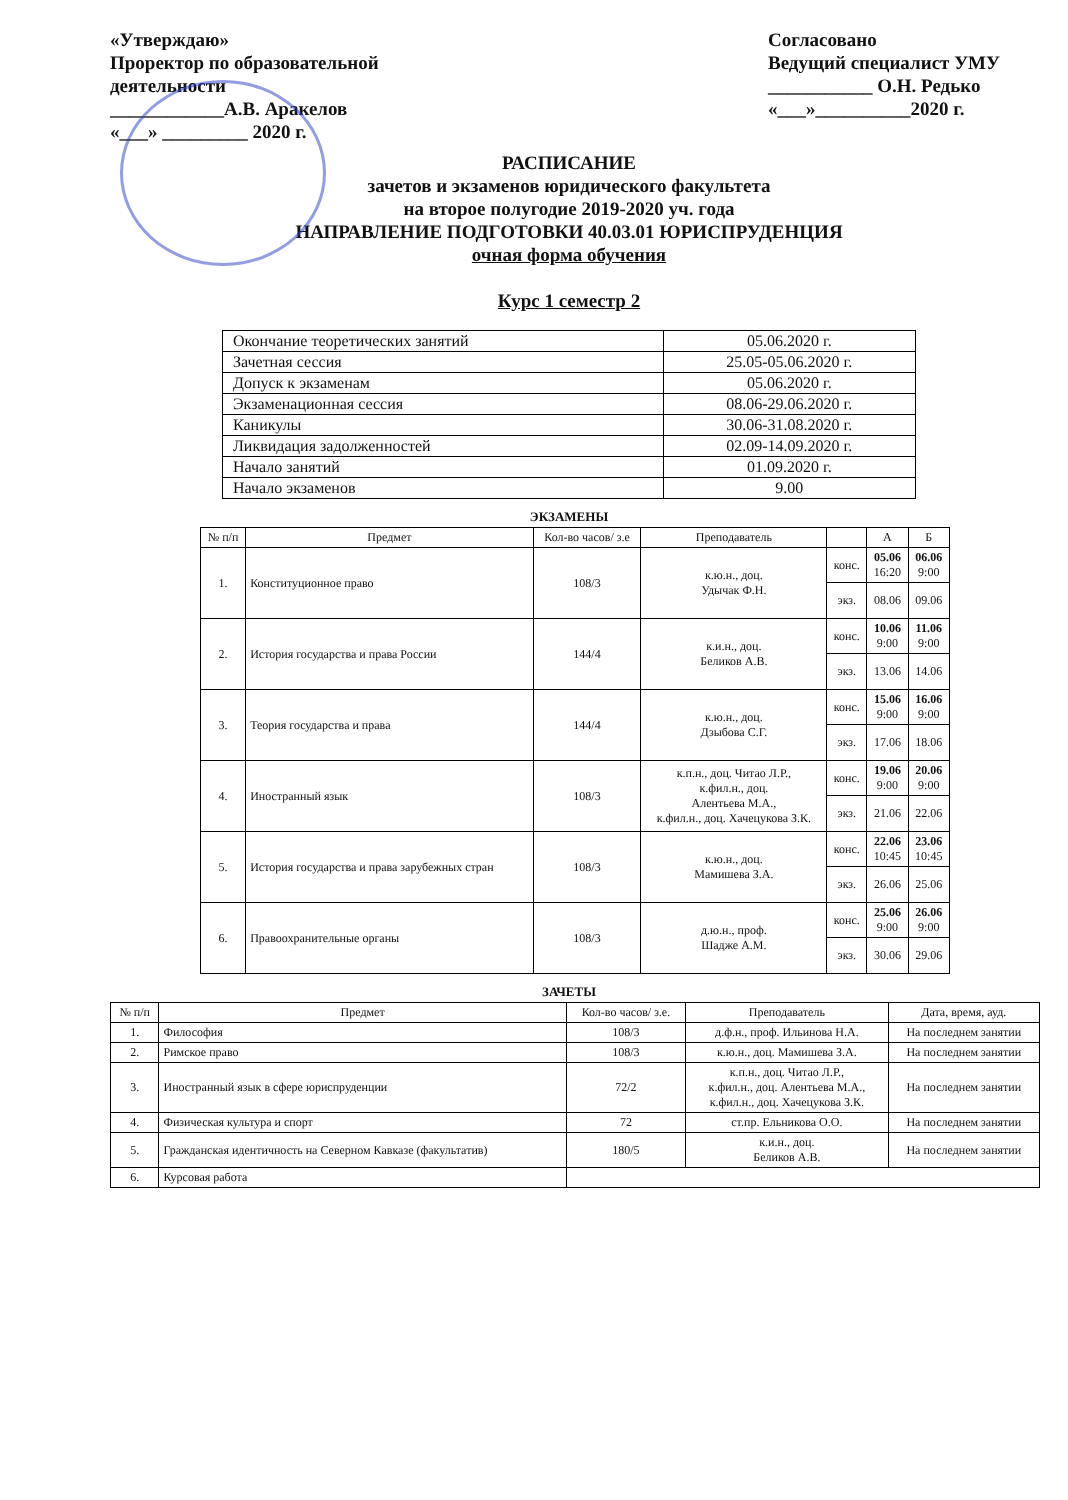«Утверждаю»
Проректор по образовательной
деятельности
____________А.В. Аракелов
«___» _________ 2020 г.
Согласовано
Ведущий специалист УМУ
___________ О.Н. Редько
«___»__________2020 г.
РАСПИСАНИЕ
зачетов и экзаменов юридического факультета
на второе полугодие 2019-2020 уч. года
НАПРАВЛЕНИЕ ПОДГОТОВКИ 40.03.01 ЮРИСПРУДЕНЦИЯ
очная форма обучения
Курс 1 семестр 2
| Окончание теоретических занятий | 05.06.2020 г. |
| Зачетная сессия | 25.05-05.06.2020 г. |
| Допуск к экзаменам | 05.06.2020 г. |
| Экзаменационная сессия | 08.06-29.06.2020 г. |
| Каникулы | 30.06-31.08.2020 г. |
| Ликвидация задолженностей | 02.09-14.09.2020 г. |
| Начало занятий | 01.09.2020 г. |
| Начало экзаменов | 9.00 |
ЭКЗАМЕНЫ
| № п/п | Предмет | Кол-во часов/ з.е | Преподаватель | | А | Б |
| --- | --- | --- | --- | --- | --- | --- |
| 1. | Конституционное право | 108/3 | к.ю.н., доц. Удычак Ф.Н. | конс. | 05.06 16:20 | 06.06 9:00 |
| | | | | экз. | 08.06 | 09.06 |
| 2. | История государства и права России | 144/4 | к.и.н., доц. Беликов А.В. | конс. | 10.06 9:00 | 11.06 9:00 |
| | | | | экз. | 13.06 | 14.06 |
| 3. | Теория государства и права | 144/4 | к.ю.н., доц. Дзыбова С.Г. | конс. | 15.06 9:00 | 16.06 9:00 |
| | | | | экз. | 17.06 | 18.06 |
| 4. | Иностранный язык | 108/3 | к.п.н., доц. Читао Л.Р., к.фил.н., доц. Алентьева М.А., к.фил.н., доц. Хачецукова З.К. | конс. | 19.06 9:00 | 20.06 9:00 |
| | | | | экз. | 21.06 | 22.06 |
| 5. | История государства и права зарубежных стран | 108/3 | к.ю.н., доц. Мамишева З.А. | конс. | 22.06 10:45 | 23.06 10:45 |
| | | | | экз. | 26.06 | 25.06 |
| 6. | Правоохранительные органы | 108/3 | д.ю.н., проф. Шадже А.М. | конс. | 25.06 9:00 | 26.06 9:00 |
| | | | | экз. | 30.06 | 29.06 |
ЗАЧЕТЫ
| № п/п | Предмет | Кол-во часов/ з.е. | Преподаватель | Дата, время, ауд. |
| --- | --- | --- | --- | --- |
| 1. | Философия | 108/3 | д.ф.н., проф. Ильинова Н.А. | На последнем занятии |
| 2. | Римское право | 108/3 | к.ю.н., доц. Мамишева З.А. | На последнем занятии |
| 3. | Иностранный язык в сфере юриспруденции | 72/2 | к.п.н., доц. Читао Л.Р., к.фил.н., доц. Алентьева М.А., к.фил.н., доц. Хачецукова З.К. | На последнем занятии |
| 4. | Физическая культура и спорт | 72 | ст.пр. Ельникова О.О. | На последнем занятии |
| 5. | Гражданская идентичность на Северном Кавказе (факультатив) | 180/5 | к.и.н., доц. Беликов А.В. | На последнем занятии |
| 6. | Курсовая работа | | | |